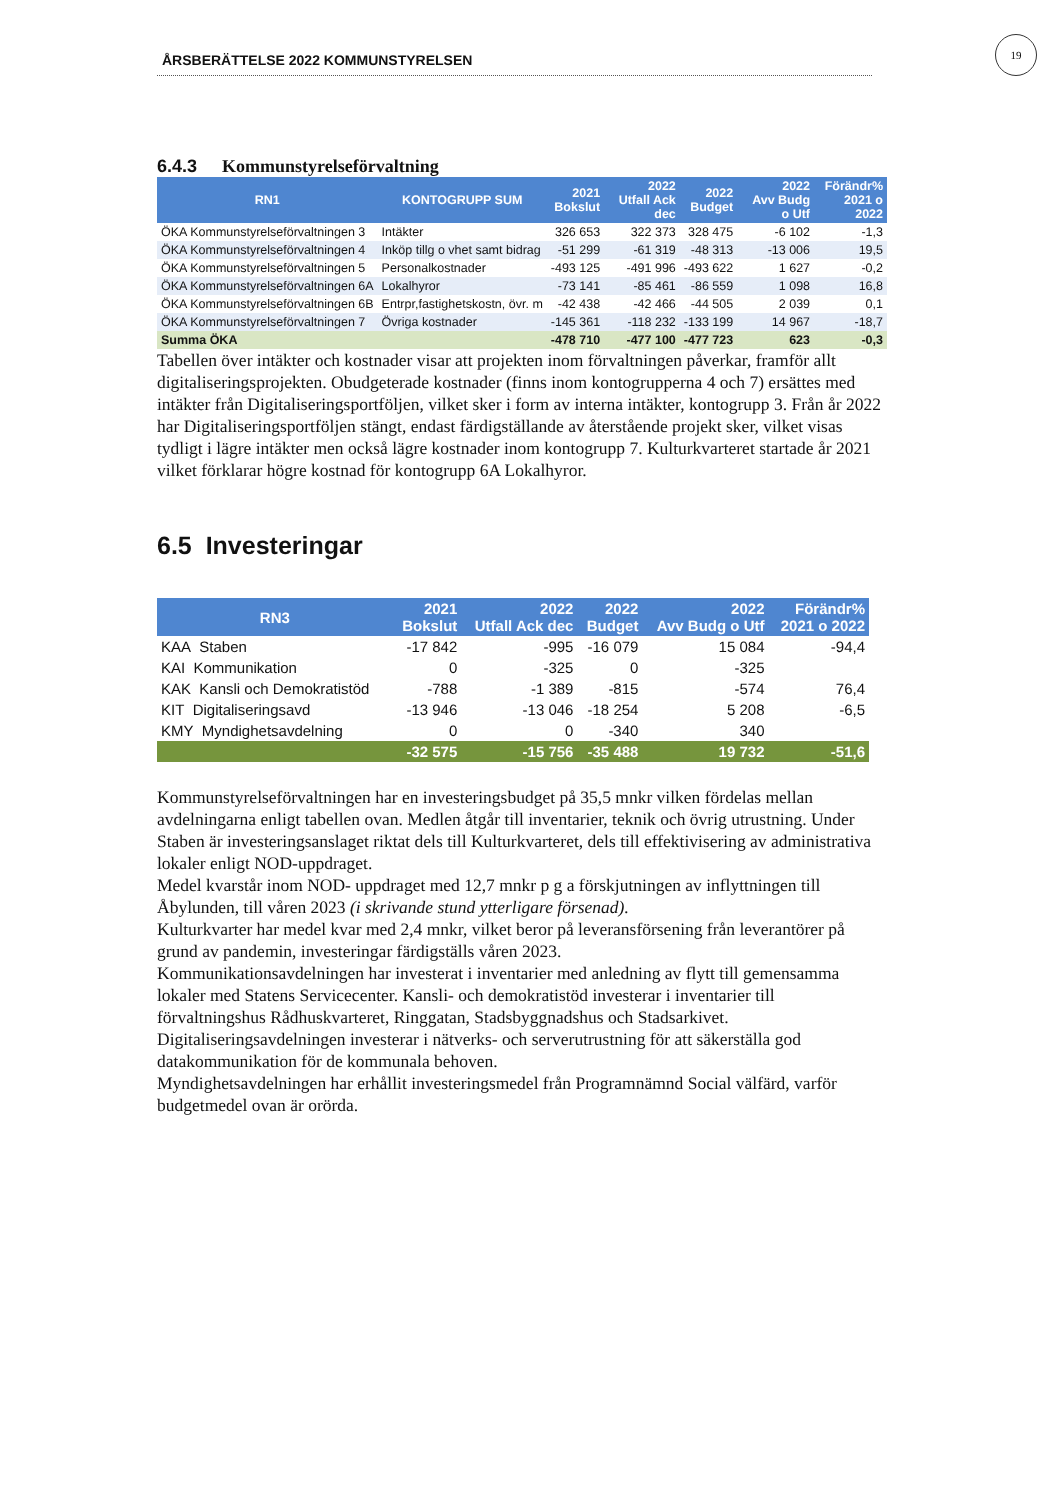ÅRSBERÄTTELSE 2022 KOMMUNSTYRELSEN
19
6.4.3 Kommunstyrelseförvaltning
| RN1 | KONTOGRUPP SUM | 2021 Bokslut | 2022 Utfall Ack dec | 2022 Budget | 2022 Avv Budg o Utf | Förändr% 2021 o 2022 |
| --- | --- | --- | --- | --- | --- | --- |
| ÖKA Kommunstyrelseförvaltningen 3 | Intäkter | 326 653 | 322 373 | 328 475 | -6 102 | -1,3 |
| ÖKA Kommunstyrelseförvaltningen 4 | Inköp tillg o vhet samt bidrag | -51 299 | -61 319 | -48 313 | -13 006 | 19,5 |
| ÖKA Kommunstyrelseförvaltningen 5 | Personalkostnader | -493 125 | -491 996 | -493 622 | 1 627 | -0,2 |
| ÖKA Kommunstyrelseförvaltningen 6A | Lokalhyror | -73 141 | -85 461 | -86 559 | 1 098 | 16,8 |
| ÖKA Kommunstyrelseförvaltningen 6B | Entrpr,fastighetskostn, övr. m | -42 438 | -42 466 | -44 505 | 2 039 | 0,1 |
| ÖKA Kommunstyrelseförvaltningen 7 | Övriga kostnader | -145 361 | -118 232 | -133 199 | 14 967 | -18,7 |
| Summa ÖKA | | -478 710 | -477 100 | -477 723 | 623 | -0,3 |
Tabellen över intäkter och kostnader visar att projekten inom förvaltningen påverkar, framför allt digitaliseringsprojekten. Obudgeterade kostnader (finns inom kontogrupperna 4 och 7) ersättes med intäkter från Digitaliseringsportföljen, vilket sker i form av interna intäkter, kontogrupp 3. Från år 2022 har Digitaliseringsportföljen stängt, endast färdigställande av återstående projekt sker, vilket visas tydligt i lägre intäkter men också lägre kostnader inom kontogrupp 7. Kulturkvarteret startade år 2021 vilket förklarar högre kostnad för kontogrupp 6A Lokalhyror.
6.5 Investeringar
| RN3 | 2021 Bokslut | 2022 Utfall Ack dec | 2022 Budget | 2022 Avv Budg o Utf | Förändr% 2021 o 2022 |
| --- | --- | --- | --- | --- | --- |
| KAA Staben | -17 842 | -995 | -16 079 | 15 084 | -94,4 |
| KAI Kommunikation | 0 | -325 | 0 | -325 | |
| KAK Kansli och Demokratistöd | -788 | -1 389 | -815 | -574 | 76,4 |
| KIT Digitaliseringsavd | -13 946 | -13 046 | -18 254 | 5 208 | -6,5 |
| KMY Myndighetsavdelning | 0 | 0 | -340 | 340 | |
| | -32 575 | -15 756 | -35 488 | 19 732 | -51,6 |
Kommunstyrelseförvaltningen har en investeringsbudget på 35,5 mnkr vilken fördelas mellan avdelningarna enligt tabellen ovan. Medlen åtgår till inventarier, teknik och övrig utrustning. Under Staben är investeringsanslaget riktat dels till Kulturkvarteret, dels till effektivisering av administrativa lokaler enligt NOD-uppdraget.
Medel kvarstår inom NOD- uppdraget med 12,7 mnkr p g a förskjutningen av inflyttningen till Åbylunden, till våren 2023 (i skrivande stund ytterligare försenad).
Kulturkvarter har medel kvar med 2,4 mnkr, vilket beror på leveransförsening från leverantörer på grund av pandemin, investeringar färdigställs våren 2023.
Kommunikationsavdelningen har investerat i inventarier med anledning av flytt till gemensamma lokaler med Statens Servicecenter. Kansli- och demokratistöd investerar i inventarier till förvaltningshus Rådhuskvarteret, Ringgatan, Stadsbyggnadshus och Stadsarkivet.
Digitaliseringsavdelningen investerar i nätverks- och serverutrustning för att säkerställa god datakommunikation för de kommunala behoven.
Myndighetsavdelningen har erhållit investeringsmedel från Programnämnd Social välfärd, varför budgetmedel ovan är orörda.